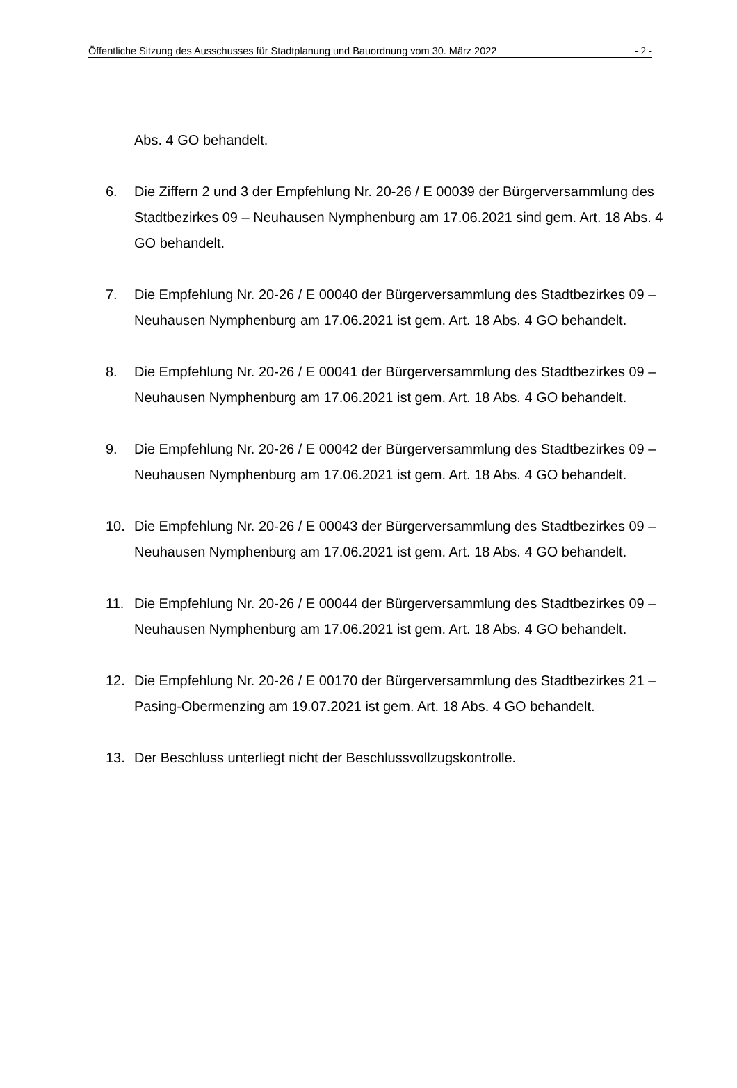Öffentliche Sitzung des Ausschusses für Stadtplanung und Bauordnung vom 30. März 2022 - 2 -
Abs. 4 GO behandelt.
6. Die Ziffern 2 und 3 der Empfehlung Nr. 20-26 / E 00039 der Bürgerversammlung des Stadtbezirkes 09 – Neuhausen Nymphenburg am 17.06.2021 sind gem. Art. 18 Abs. 4 GO behandelt.
7. Die Empfehlung Nr. 20-26 / E 00040 der Bürgerversammlung des Stadtbezirkes 09 – Neuhausen Nymphenburg am 17.06.2021 ist gem. Art. 18 Abs. 4 GO behandelt.
8. Die Empfehlung Nr. 20-26 / E 00041 der Bürgerversammlung des Stadtbezirkes 09 – Neuhausen Nymphenburg am 17.06.2021 ist gem. Art. 18 Abs. 4 GO behandelt.
9. Die Empfehlung Nr. 20-26 / E 00042 der Bürgerversammlung des Stadtbezirkes 09 – Neuhausen Nymphenburg am 17.06.2021 ist gem. Art. 18 Abs. 4 GO behandelt.
10. Die Empfehlung Nr. 20-26 / E 00043 der Bürgerversammlung des Stadtbezirkes 09 – Neuhausen Nymphenburg am 17.06.2021 ist gem. Art. 18 Abs. 4 GO behandelt.
11. Die Empfehlung Nr. 20-26 / E 00044 der Bürgerversammlung des Stadtbezirkes 09 – Neuhausen Nymphenburg am 17.06.2021 ist gem. Art. 18 Abs. 4 GO behandelt.
12. Die Empfehlung Nr. 20-26 / E 00170 der Bürgerversammlung des Stadtbezirkes 21 – Pasing-Obermenzing am 19.07.2021 ist gem. Art. 18 Abs. 4 GO behandelt.
13. Der Beschluss unterliegt nicht der Beschlussvollzugskontrolle.